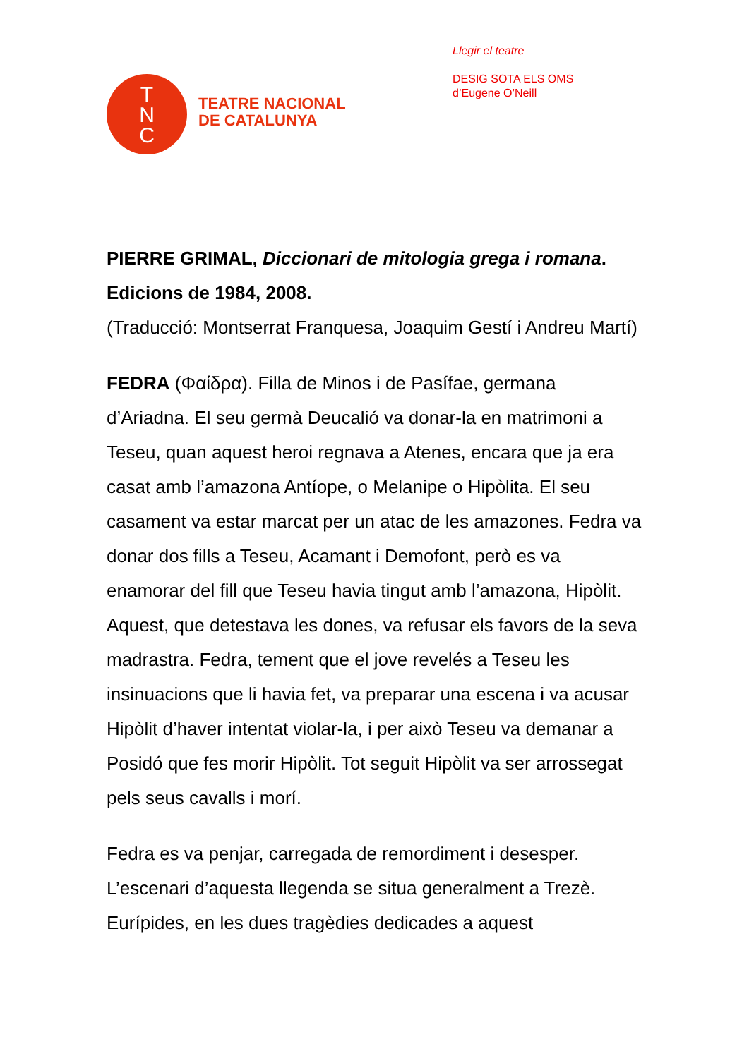T
N
C
TEATRE NACIONAL
DE CATALUNYA
Llegir el teatre
DESIG SOTA ELS OMS
d’Eugene O’Neill
PIERRE GRIMAL, Diccionari de mitologia grega i romana. Edicions de 1984, 2008.
(Traducció: Montserrat Franquesa, Joaquim Gestí i Andreu Martí)
FEDRA (Φαίδρα). Filla de Minos i de Pasífae, germana d’Ariadna. El seu germà Deucalió va donar-la en matrimoni a Teseu, quan aquest heroi regnava a Atenes, encara que ja era casat amb l’amazona Antíope, o Melanipe o Hipòlita. El seu casament va estar marcat per un atac de les amazones. Fedra va donar dos fills a Teseu, Acamant i Demofont, però es va enamorar del fill que Teseu havia tingut amb l’amazona, Hipòlit. Aquest, que detestava les dones, va refusar els favors de la seva madrastra. Fedra, tement que el jove revelés a Teseu les insinuacions que li havia fet, va preparar una escena i va acusar Hipòlit d’haver intentat violar-la, i per això Teseu va demanar a Posidó que fes morir Hipòlit. Tot seguit Hipòlit va ser arrossegat pels seus cavalls i morí.
Fedra es va penjar, carregada de remordiment i desesper. L’escenari d’aquesta llegenda se situa generalment a Trezè. Eurípides, en les dues tragèdies dedicades a aquest